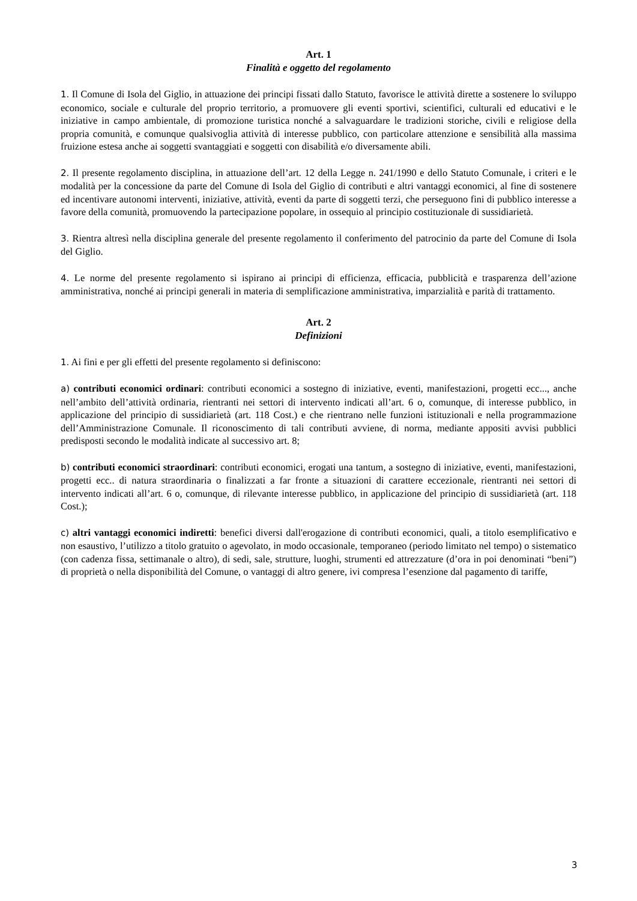Art. 1
Finalità e oggetto del regolamento
1. Il Comune di Isola del Giglio, in attuazione dei principi fissati dallo Statuto, favorisce le attività dirette a sostenere lo sviluppo economico, sociale e culturale del proprio territorio, a promuovere gli eventi sportivi, scientifici, culturali ed educativi e le iniziative in campo ambientale, di promozione turistica nonché a salvaguardare le tradizioni storiche, civili e religiose della propria comunità, e comunque qualsivoglia attività di interesse pubblico, con particolare attenzione e sensibilità alla massima fruizione estesa anche ai soggetti svantaggiati e soggetti con disabilità e/o diversamente abili.
2. Il presente regolamento disciplina, in attuazione dell’art. 12 della Legge n. 241/1990 e dello Statuto Comunale, i criteri e le modalità per la concessione da parte del Comune di Isola del Giglio di contributi e altri vantaggi economici, al fine di sostenere ed incentivare autonomi interventi, iniziative, attività, eventi da parte di soggetti terzi, che perseguono fini di pubblico interesse a favore della comunità, promuovendo la partecipazione popolare, in ossequio al principio costituzionale di sussidiarietà.
3. Rientra altresì nella disciplina generale del presente regolamento il conferimento del patrocinio da parte del Comune di Isola del Giglio.
4. Le norme del presente regolamento si ispirano ai principi di efficienza, efficacia, pubblicità e trasparenza dell’azione amministrativa, nonché ai principi generali in materia di semplificazione amministrativa, imparzialità e parità di trattamento.
Art. 2
Definizioni
1. Ai fini e per gli effetti del presente regolamento si definiscono:
a) contributi economici ordinari: contributi economici a sostegno di iniziative, eventi, manifestazioni, progetti ecc..., anche nell’ambito dell’attività ordinaria, rientranti nei settori di intervento indicati all’art. 6 o, comunque, di interesse pubblico, in applicazione del principio di sussidiarietà (art. 118 Cost.) e che rientrano nelle funzioni istituzionali e nella programmazione dell’Amministrazione Comunale. Il riconoscimento di tali contributi avviene, di norma, mediante appositi avvisi pubblici predisposti secondo le modalità indicate al successivo art. 8;
b) contributi economici straordinari: contributi economici, erogati una tantum, a sostegno di iniziative, eventi, manifestazioni, progetti ecc.. di natura straordinaria o finalizzati a far fronte a situazioni di carattere eccezionale, rientranti nei settori di intervento indicati all’art. 6 o, comunque, di rilevante interesse pubblico, in applicazione del principio di sussidiarietà (art. 118 Cost.);
c) altri vantaggi economici indiretti: benefici diversi dall'erogazione di contributi economici, quali, a titolo esemplificativo e non esaustivo, l’utilizzo a titolo gratuito o agevolato, in modo occasionale, temporaneo (periodo limitato nel tempo) o sistematico (con cadenza fissa, settimanale o altro), di sedi, sale, strutture, luoghi, strumenti ed attrezzature (d’ora in poi denominati “beni”) di proprietà o nella disponibilità del Comune, o vantaggi di altro genere, ivi compresa l’esenzione dal pagamento di tariffe,
3